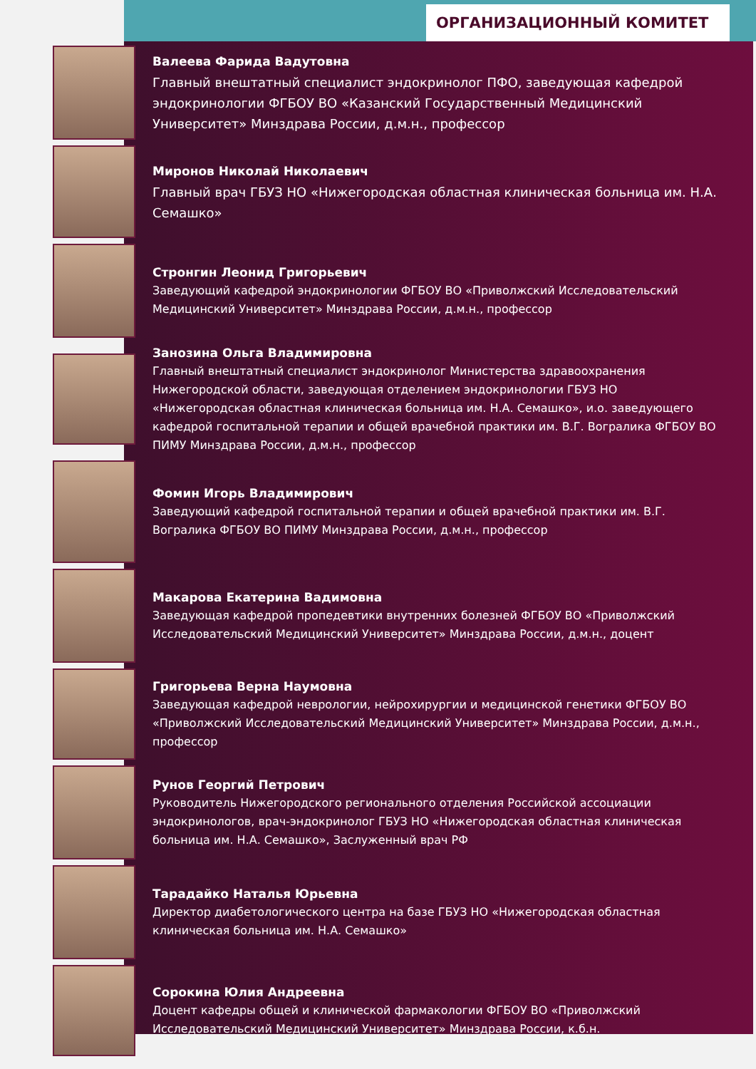ОРГАНИЗАЦИОННЫЙ КОМИТЕТ
Валеева Фарида Вадутовна
Главный внештатный специалист эндокринолог ПФО, заведующая кафедрой эндокринологии ФГБОУ ВО «Казанский Государственный Медицинский Университет» Минздрава России, д.м.н., профессор
Миронов Николай Николаевич
Главный врач ГБУЗ НО «Нижегородская областная клиническая больница им. Н.А. Семашко»
Стронгин Леонид Григорьевич
Заведующий кафедрой эндокринологии ФГБОУ ВО «Приволжский Исследовательский Медицинский Университет» Минздрава России, д.м.н., профессор
Занозина Ольга Владимировна
Главный внештатный специалист эндокринолог Министерства здравоохранения Нижегородской области, заведующая отделением эндокринологии ГБУЗ НО «Нижегородская областная клиническая больница им. Н.А. Семашко», и.о. заведующего кафедрой госпитальной терапии и общей врачебной практики им. В.Г. Вогралика ФГБОУ ВО ПИМУ Минздрава России, д.м.н., профессор
Фомин Игорь Владимирович
Заведующий кафедрой госпитальной терапии и общей врачебной практики им. В.Г. Вогралика ФГБОУ ВО ПИМУ Минздрава России, д.м.н., профессор
Макарова Екатерина Вадимовна
Заведующая кафедрой пропедевтики внутренних болезней ФГБОУ ВО «Приволжский Исследовательский Медицинский Университет» Минздрава России, д.м.н., доцент
Григорьева Верна Наумовна
Заведующая кафедрой неврологии, нейрохирургии и медицинской генетики ФГБОУ ВО «Приволжский Исследовательский Медицинский Университет» Минздрава России, д.м.н., профессор
Рунов Георгий Петрович
Руководитель Нижегородского регионального отделения Российской ассоциации эндокринологов, врач-эндокринолог ГБУЗ НО «Нижегородская областная клиническая больница им. Н.А. Семашко», Заслуженный врач РФ
Тарадайко Наталья Юрьевна
Директор диабетологического центра на базе ГБУЗ НО «Нижегородская областная клиническая больница им. Н.А. Семашко»
Сорокина Юлия Андреевна
Доцент кафедры общей и клинической фармакологии ФГБОУ ВО «Приволжский Исследовательский Медицинский Университет» Минздрава России, к.б.н.